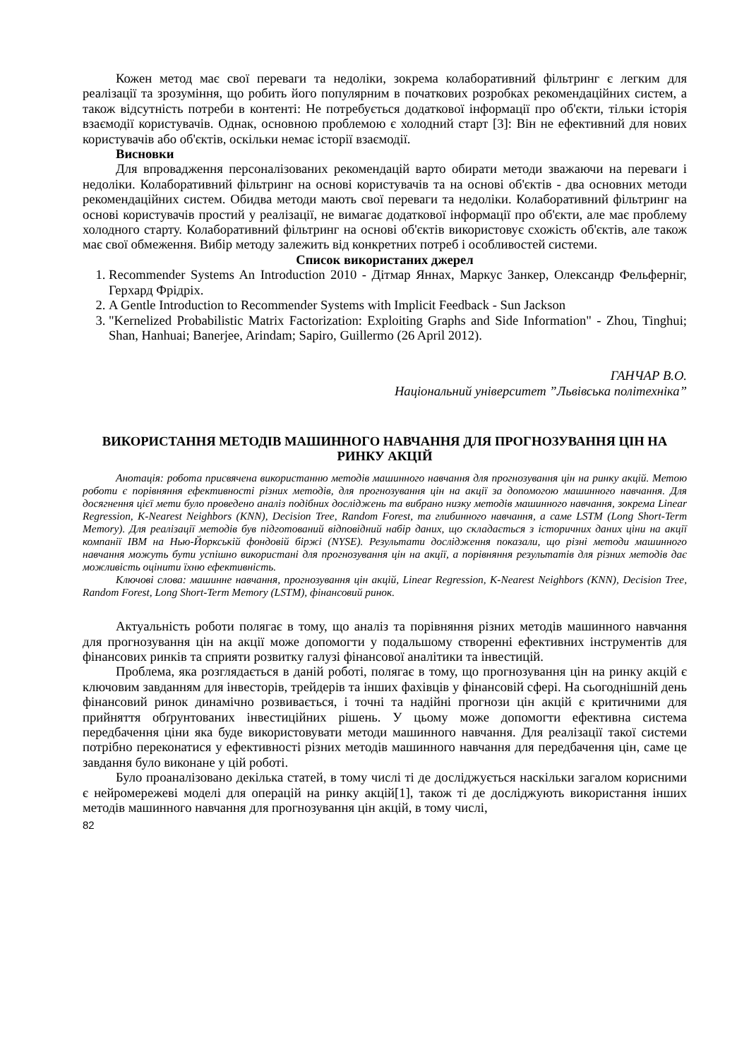Кожен метод має свої переваги та недоліки, зокрема колаборативний фільтринг є легким для реалізації та зрозуміння, що робить його популярним в початкових розробках рекомендаційних систем, а також відсутність потреби в контенті: Не потребується додаткової інформації про об'єкти, тільки історія взаємодії користувачів. Однак, основною проблемою є холодний старт [3]: Він не ефективний для нових користувачів або об'єктів, оскільки немає історії взаємодії.
Висновки
Для впровадження персоналізованих рекомендацій варто обирати методи зважаючи на переваги і недоліки. Колаборативний фільтринг на основі користувачів та на основі об'єктів - два основних методи рекомендаційних систем. Обидва методи мають свої переваги та недоліки. Колаборативний фільтринг на основі користувачів простий у реалізації, не вимагає додаткової інформації про об'єкти, але має проблему холодного старту. Колаборативний фільтринг на основі об'єктів використовує схожість об'єктів, але також має свої обмеження. Вибір методу залежить від конкретних потреб і особливостей системи.
Список використаних джерел
1. Recommender Systems An Introduction 2010 - Дітмар Яннах, Маркус Занкер, Олександр Фельферніг, Герхард Фрідріх.
2. A Gentle Introduction to Recommender Systems with Implicit Feedback - Sun Jackson
3. "Kernelized Probabilistic Matrix Factorization: Exploiting Graphs and Side Information" - Zhou, Tinghui; Shan, Hanhuai; Banerjee, Arindam; Sapiro, Guillermo (26 April 2012).
ГАНЧАР В.О.
Національний університет ”Львівська політехніка”
ВИКОРИСТАННЯ МЕТОДІВ МАШИННОГО НАВЧАННЯ ДЛЯ ПРОГНОЗУВАННЯ ЦІН НА РИНКУ АКЦІЙ
Анотація: робота присвячена використанню методів машинного навчання для прогнозування цін на ринку акцій. Метою роботи є порівняння ефективності різних методів, для прогнозування цін на акції за допомогою машинного навчання. Для досягнення цієї мети було проведено аналіз подібних досліджень та вибрано низку методів машинного навчання, зокрема Linear Regression, K-Nearest Neighbors (KNN), Decision Tree, Random Forest, та глибинного навчання, а саме LSTM (Long Short-Term Memory). Для реалізації методів був підготований відповідний набір даних, що складається з історичних даних ціни на акції компанії IBM на Нью-Йоркській фондовій біржі (NYSE). Результати дослідження показали, що різні методи машинного навчання можуть бути успішно використані для прогнозування цін на акції, а порівняння результатів для різних методів дає можливість оцінити їхню ефективність.
Ключові слова: машинне навчання, прогнозування цін акцій, Linear Regression, K-Nearest Neighbors (KNN), Decision Tree, Random Forest, Long Short-Term Memory (LSTM), фінансовий ринок.
Актуальність роботи полягає в тому, що аналіз та порівняння різних методів машинного навчання для прогнозування цін на акції може допомогти у подальшому створенні ефективних інструментів для фінансових ринків та сприяти розвитку галузі фінансової аналітики та інвестицій.
Проблема, яка розглядається в даній роботі, полягає в тому, що прогнозування цін на ринку акцій є ключовим завданням для інвесторів, трейдерів та інших фахівців у фінансовій сфері. На сьогоднішній день фінансовий ринок динамічно розвивається, і точні та надійні прогнози цін акцій є критичними для прийняття обґрунтованих інвестиційних рішень. У цьому може допомогти ефективна система передбачення ціни яка буде використовувати методи машинного навчання. Для реалізації такої системи потрібно переконатися у ефективності різних методів машинного навчання для передбачення цін, саме це завдання було виконане у цій роботі.
Було проаналізовано декілька статей, в тому числі ті де досліджується наскільки загалом корисними є нейромережеві моделі для операцій на ринку акцій[1], також ті де досліджують використання інших методів машинного навчання для прогнозування цін акцій, в тому числі,
82